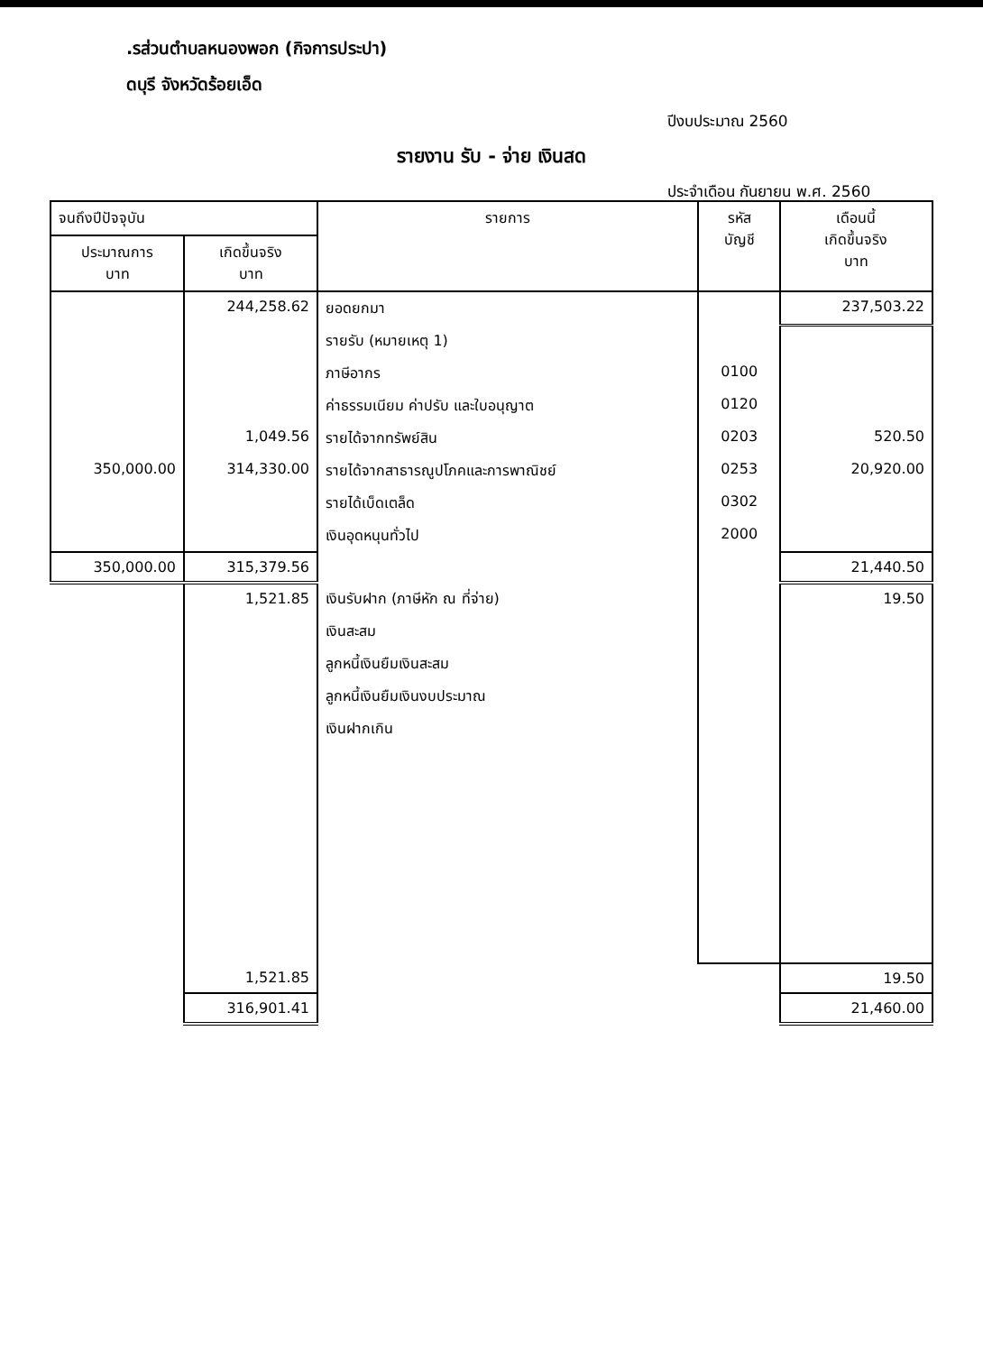.รส่วนตำบลหนองพอก (กิจการประปา)
ดบุรี จังหวัดร้อยเอ็ด
ปีงบประมาณ 2560
รายงาน รับ - จ่าย เงินสด
ประจำเดือน กันยายน พ.ศ. 2560
| จนถึงปีปัจจุบัน | | รายการ | รหัส บัญชี | เดือนนี้ เกิดขึ้นจริง บาท |
| --- | --- | --- | --- | --- |
| ประมาณการ บาท | เกิดขึ้นจริง บาท | | | |
| | 244,258.62 | ยอดยกมา | | 237,503.22 |
| | | รายรับ (หมายเหตุ 1) | | |
| | | ภาษีอากร | 0100 | |
| | | ค่าธรรมเนียม ค่าปรับ และใบอนุญาต | 0120 | |
| | 1,049.56 | รายได้จากทรัพย์สิน | 0203 | 520.50 |
| 350,000.00 | 314,330.00 | รายได้จากสาธารณูปโภคและการพาณิชย์ | 0253 | 20,920.00 |
| | | รายได้เบ็ดเตล็ด | 0302 | |
| | | เงินอุดหนุนทั่วไป | 2000 | |
| 350,000.00 | 315,379.56 | | | 21,440.50 |
| | 1,521.85 | เงินรับฝาก (ภาษีหัก ณ ที่จ่าย) | | 19.50 |
| | | เงินสะสม | | |
| | | ลูกหนี้เงินยืมเงินสะสม | | |
| | | ลูกหนี้เงินยืมเงินงบประมาณ | | |
| | | เงินฝากเกิน | | |
| | 1,521.85 | | | 19.50 |
| | 316,901.41 | | | 21,460.00 |